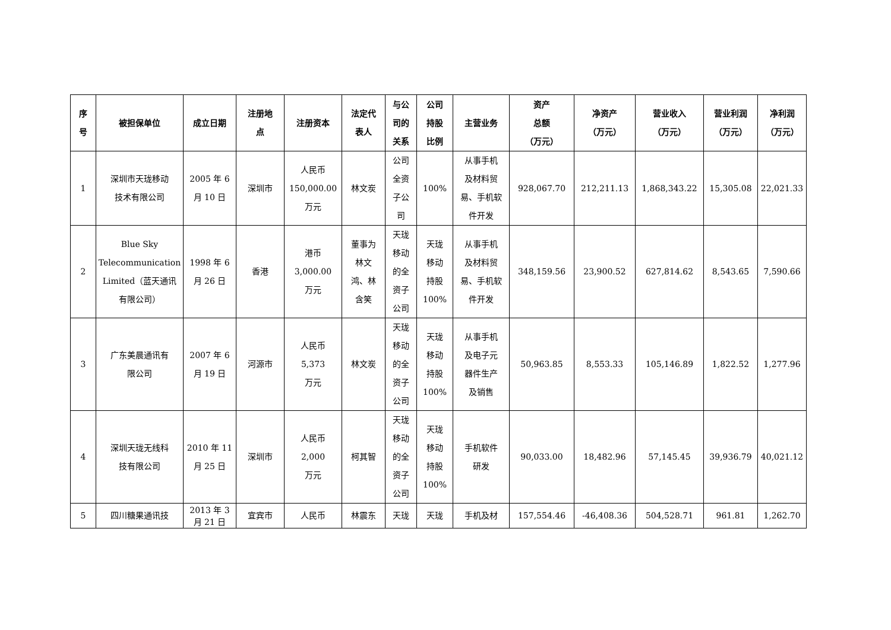| 序 号 | 被担保单位 | 成立日期 | 注册地 点 | 注册资本 | 法定代 表人 | 与公 司的 关系 | 公司 持股 比例 | 主营业务 | 资产 总额 （万元） | 净资产 （万元） | 营业收入 （万元） | 营业利润 （万元） | 净利润 （万元） |
| --- | --- | --- | --- | --- | --- | --- | --- | --- | --- | --- | --- | --- | --- |
| 1 | 深圳市天珑移动 技术有限公司 | 2005 年 6 月 10 日 | 深圳市 | 人民币 150,000.00 万元 | 林文炭 | 公司 全资 子公 司 | 100% | 从事手机 及材料贸 易、手机软 件开发 | 928,067.70 | 212,211.13 | 1,868,343.22 | 15,305.08 | 22,021.33 |
| 2 | Blue Sky Telecommunication Limited（蓝天通讯 有限公司） | 1998 年 6 月 26 日 | 香港 | 港币 3,000.00 万元 | 董事为 林文 鸿、林 含笑 | 天珑 移动 的全 资子 公司 | 天珑 移动 持股 100% | 从事手机 及材料贸 易、手机软 件开发 | 348,159.56 | 23,900.52 | 627,814.62 | 8,543.65 | 7,590.66 |
| 3 | 广东美晨通讯有 限公司 | 2007 年 6 月 19 日 | 河源市 | 人民币 5,373 万元 | 林文炭 | 天珑 移动 的全 资子 公司 | 天珑 移动 持股 100% | 从事手机 及电子元 器件生产 及销售 | 50,963.85 | 8,553.33 | 105,146.89 | 1,822.52 | 1,277.96 |
| 4 | 深圳天珑无线科 技有限公司 | 2010 年 11 月 25 日 | 深圳市 | 人民币 2,000 万元 | 柯其智 | 天珑 移动 的全 资子 公司 | 天珑 移动 持股 100% | 手机软件 研发 | 90,033.00 | 18,482.96 | 57,145.45 | 39,936.79 | 40,021.12 |
| 5 | 四川糖果通讯技 | 2013 年 3 月 21 日 | 宜宾市 | 人民币 | 林震东 | 天珑 | 天珑 | 手机及材 | 157,554.46 | -46,408.36 | 504,528.71 | 961.81 | 1,262.70 |